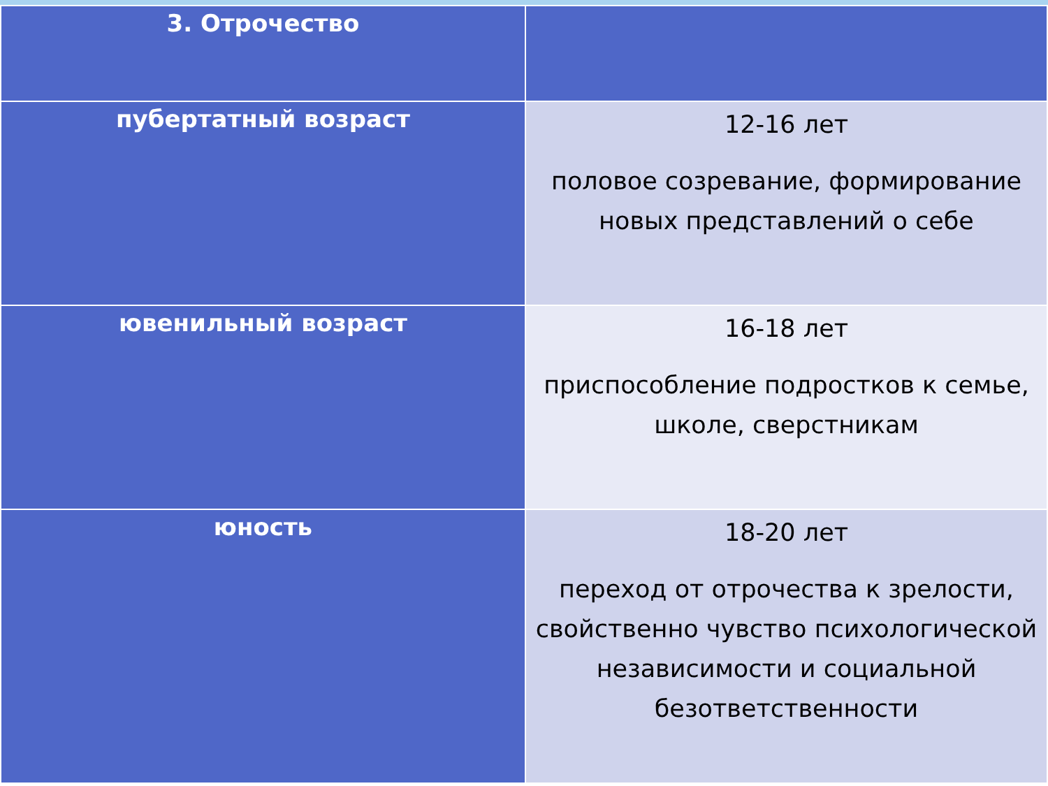| 3. Отрочество | |
| пубертатный возраст | 12-16 лет половое созревание, формирование новых представлений о себе |
| ювенильный возраст | 16-18 лет приспособление подростков к семье, школе, сверстникам |
| юность | 18-20 лет переход от отрочества к зрелости, свойственно чувство психологической независимости и социальной безответственности |